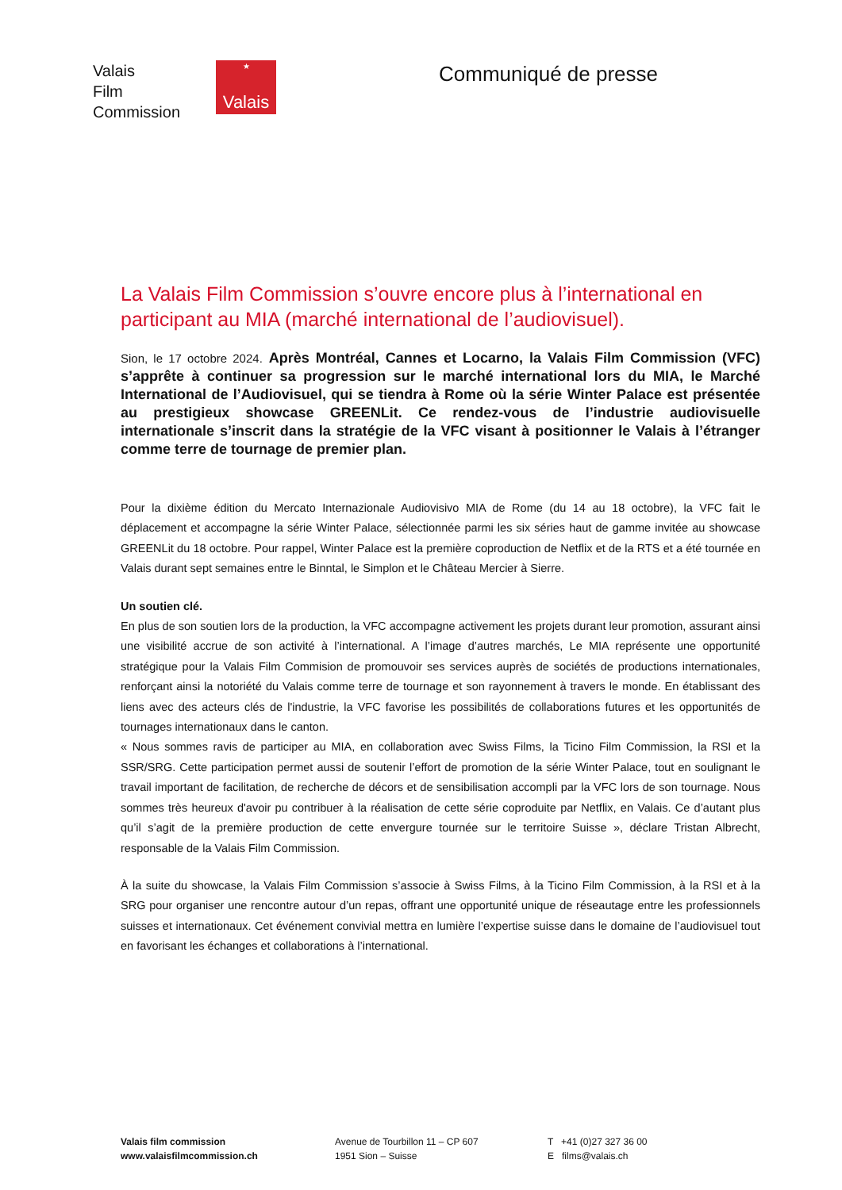Valais
Film
Commission
★
Valais
Communiqué de presse
La Valais Film Commission s’ouvre encore plus à l’international en participant au MIA (marché international de l’audiovisuel).
Sion, le 17 octobre 2024. Après Montréal, Cannes et Locarno, la Valais Film Commission (VFC) s’apprête à continuer sa progression sur le marché international lors du MIA, le Marché International de l’Audiovisuel, qui se tiendra à Rome où la série Winter Palace est présentée au prestigieux showcase GREENLit. Ce rendez-vous de l’industrie audiovisuelle internationale s’inscrit dans la stratégie de la VFC visant à positionner le Valais à l’étranger comme terre de tournage de premier plan.
Pour la dixième édition du Mercato Internazionale Audiovisivo MIA de Rome (du 14 au 18 octobre), la VFC fait le déplacement et accompagne la série Winter Palace, sélectionnée parmi les six séries haut de gamme invitée au showcase GREENLit du 18 octobre. Pour rappel, Winter Palace est la première coproduction de Netflix et de la RTS et a été tournée en Valais durant sept semaines entre le Binntal, le Simplon et le Château Mercier à Sierre.
Un soutien clé.
En plus de son soutien lors de la production, la VFC accompagne activement les projets durant leur promotion, assurant ainsi une visibilité accrue de son activité à l’international. A l’image d’autres marchés, Le MIA représente une opportunité stratégique pour la Valais Film Commision de promouvoir ses services auprès de sociétés de productions internationales, renforçant ainsi la notoriété du Valais comme terre de tournage et son rayonnement à travers le monde. En établissant des liens avec des acteurs clés de l'industrie, la VFC favorise les possibilités de collaborations futures et les opportunités de tournages internationaux dans le canton.
« Nous sommes ravis de participer au MIA, en collaboration avec Swiss Films, la Ticino Film Commission, la RSI et la SSR/SRG. Cette participation permet aussi de soutenir l’effort de promotion de la série Winter Palace, tout en soulignant le travail important de facilitation, de recherche de décors et de sensibilisation accompli par la VFC lors de son tournage. Nous sommes très heureux d'avoir pu contribuer à la réalisation de cette série coproduite par Netflix, en Valais. Ce d’autant plus qu’il s’agit de la première production de cette envergure tournée sur le territoire Suisse », déclare Tristan Albrecht, responsable de la Valais Film Commission.
À la suite du showcase, la Valais Film Commission s’associe à Swiss Films, à la Ticino Film Commission, à la RSI et à la SRG pour organiser une rencontre autour d’un repas, offrant une opportunité unique de réseautage entre les professionnels suisses et internationaux. Cet événement convivial mettra en lumière l’expertise suisse dans le domaine de l’audiovisuel tout en favorisant les échanges et collaborations à l’international.
Valais film commission
www.valaisfilmcommission.ch
Avenue de Tourbillon 11 – CP 607
1951 Sion – Suisse
T +41 (0)27 327 36 00
E films@valais.ch